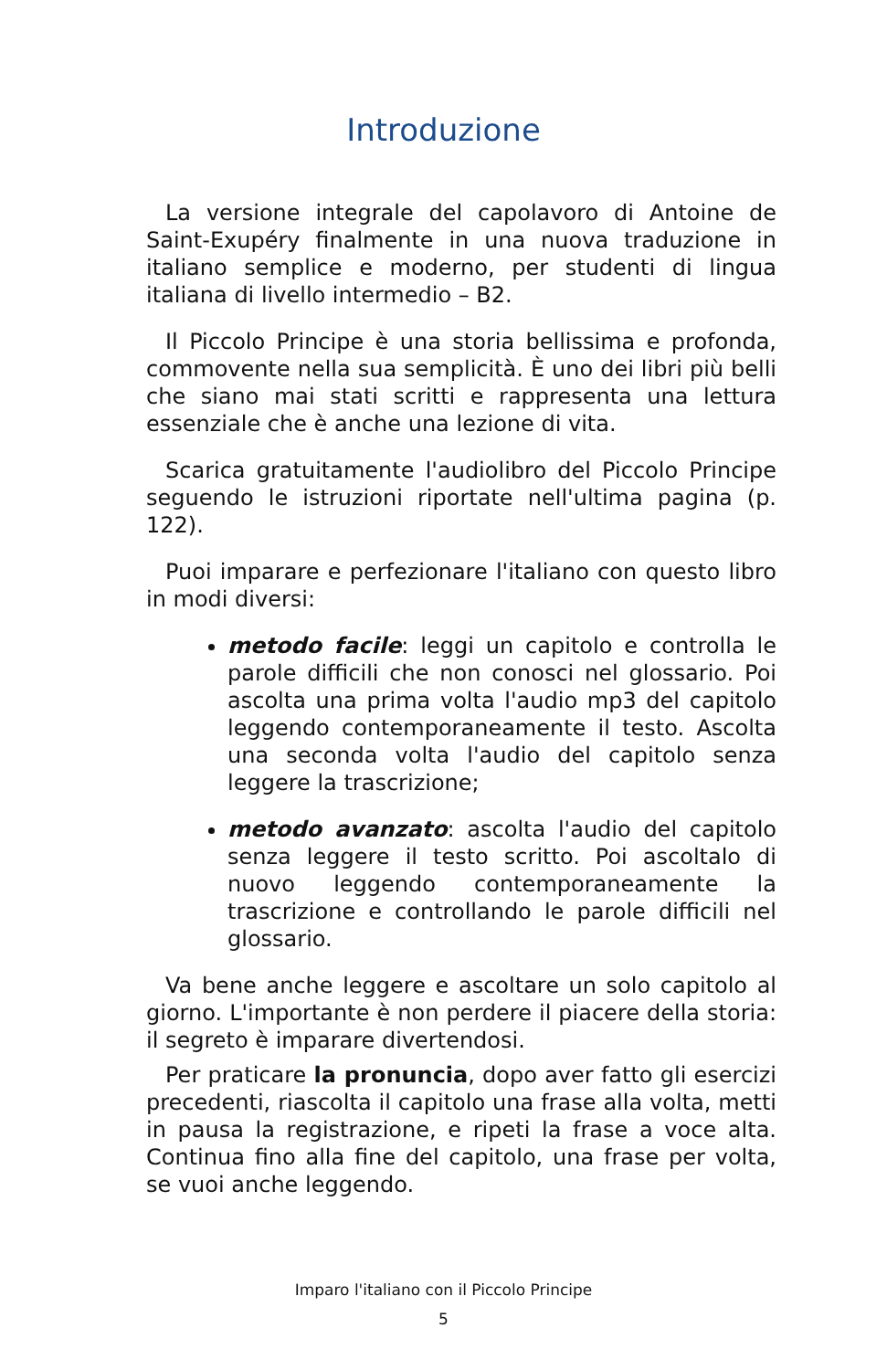Introduzione
La versione integrale del capolavoro di Antoine de Saint-Exupéry finalmente in una nuova traduzione in italiano semplice e moderno, per studenti di lingua italiana di livello intermedio – B2.
Il Piccolo Principe è una storia bellissima e profonda, commovente nella sua semplicità. È uno dei libri più belli che siano mai stati scritti e rappresenta una lettura essenziale che è anche una lezione di vita.
Scarica gratuitamente l'audiolibro del Piccolo Principe seguendo le istruzioni riportate nell'ultima pagina (p. 122).
Puoi imparare e perfezionare l'italiano con questo libro in modi diversi:
metodo facile: leggi un capitolo e controlla le parole difficili che non conosci nel glossario. Poi ascolta una prima volta l'audio mp3 del capitolo leggendo contemporaneamente il testo. Ascolta una seconda volta l'audio del capitolo senza leggere la trascrizione;
metodo avanzato: ascolta l'audio del capitolo senza leggere il testo scritto. Poi ascoltalo di nuovo leggendo contemporaneamente la trascrizione e controllando le parole difficili nel glossario.
Va bene anche leggere e ascoltare un solo capitolo al giorno. L'importante è non perdere il piacere della storia: il segreto è imparare divertendosi.
Per praticare la pronuncia, dopo aver fatto gli esercizi precedenti, riascolta il capitolo una frase alla volta, metti in pausa la registrazione, e ripeti la frase a voce alta. Continua fino alla fine del capitolo, una frase per volta, se vuoi anche leggendo.
Imparo l'italiano con il Piccolo Principe
5